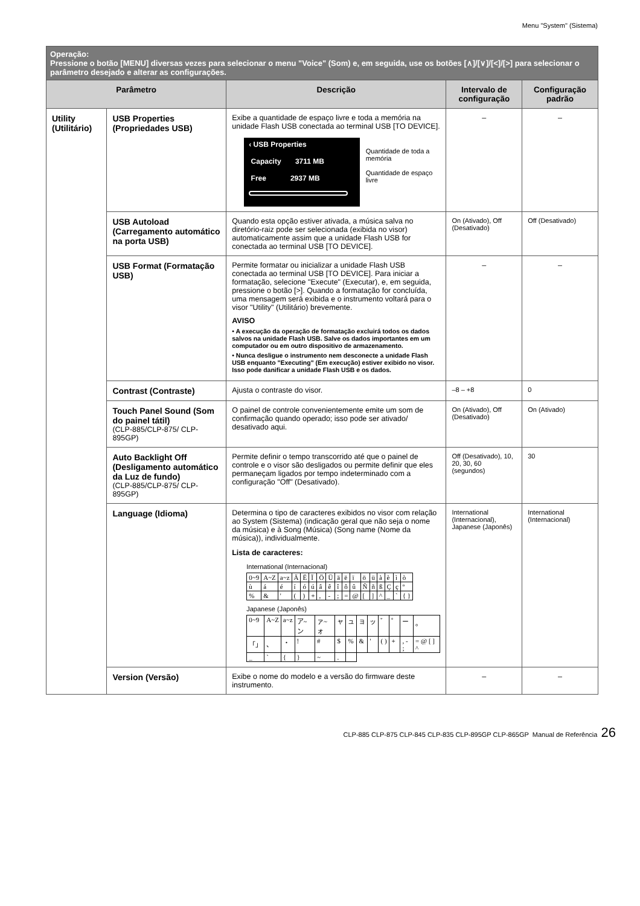Menu "System" (Sistema)
| Operação: Pressione o botão [MENU] diversas vezes para selecionar o menu "Voice" (Som) e, em seguida, use os botões [∧]/[∨]/[<]/[>] para selecionar o parâmetro desejado e alterar as configurações. | | | | |
| Parâmetro | | Descrição | Intervalo de configuração | Configuração padrão |
| Utility (Utilitário) | USB Properties (Propriedades USB) | Exibe a quantidade de espaço livre e toda a memória na unidade Flash USB conectada ao terminal USB [TO DEVICE]. ‹ USB Properties Capacity 3711 MB Free 2937 MB Quantidade de toda a memória Quantidade de espaço livre | – | – |
| | USB Autoload (Carregamento automático na porta USB) | Quando esta opção estiver ativada, a música salva no diretório-raiz pode ser selecionada (exibida no visor) automaticamente assim que a unidade Flash USB for conectada ao terminal USB [TO DEVICE]. | On (Ativado), Off (Desativado) | Off (Desativado) |
| | USB Format (Formatação USB) | Permite formatar ou inicializar a unidade Flash USB conectada ao terminal USB [TO DEVICE]. Para iniciar a formatação, selecione "Execute" (Executar), e, em seguida, pressione o botão [>]. Quando a formatação for concluída, uma mensagem será exibida e o instrumento voltará para o visor "Utility" (Utilitário) brevemente. AVISO • A execução da operação de formatação excluirá todos os dados salvos na unidade Flash USB. Salve os dados importantes em um computador ou em outro dispositivo de armazenamento. • Nunca desligue o instrumento nem desconecte a unidade Flash USB enquanto "Executing" (Em execução) estiver exibido no visor. Isso pode danificar a unidade Flash USB e os dados. | – | – |
| | Contrast (Contraste) | Ajusta o contraste do visor. | –8 – +8 | 0 |
| | Touch Panel Sound (Som do painel tátil) (CLP-885/CLP-875/ CLP-895GP) | O painel de controle convenientemente emite um som de confirmação quando operado; isso pode ser ativado/ desativado aqui. | On (Ativado), Off (Desativado) | On (Ativado) |
| | Auto Backlight Off (Desligamento automático da Luz de fundo) (CLP-885/CLP-875/ CLP-895GP) | Permite definir o tempo transcorrido até que o painel de controle e o visor são desligados ou permite definir que eles permaneçam ligados por tempo indeterminado com a configuração "Off" (Desativado). | Off (Desativado), 10, 20, 30, 60 (segundos) | 30 |
| | Language (Idioma) | Determina o tipo de caracteres exibidos no visor com relação ao System (Sistema) (indicação geral que não seja o nome da música) e à Song (Música) (Song name (Nome da música)), individualmente. Lista de caracteres: International (Internacional) / 0~9 / A~Z / a~z / Ä / Ë / Ï / Ö / Ü / ä / ë / ï / ö / ü / à / è / ì / ò / / ù / á / é / í / ó / ú / â / ê / î / ô / û / Ñ / ñ / ß / Ç / ç / º / / % / & / ' / ( / ) / + / , / - / ; / = / @ / [ / ] / ^ / _ / ` / { } / Japanese (Japonês) / 0~9 / A~Z / a~z / ア~ン / ァ~ォ / ャ / ュ / ョ / ッ / ゛ / ゜ / ー / 。 / / 「」 / 、 / ・ / ! / # / $ / % / & / ' / ( ) / + / , - ; / = @ [ ] ^ / / _ / ` / { / } / ~ / . / / / / / / / / | International (Internacional), Japanese (Japonês) | International (Internacional) |
| | Version (Versão) | Exibe o nome do modelo e a versão do firmware deste instrumento. | – | – |
CLP-885 CLP-875 CLP-845 CLP-835 CLP-895GP CLP-865GP Manual de Referência 26